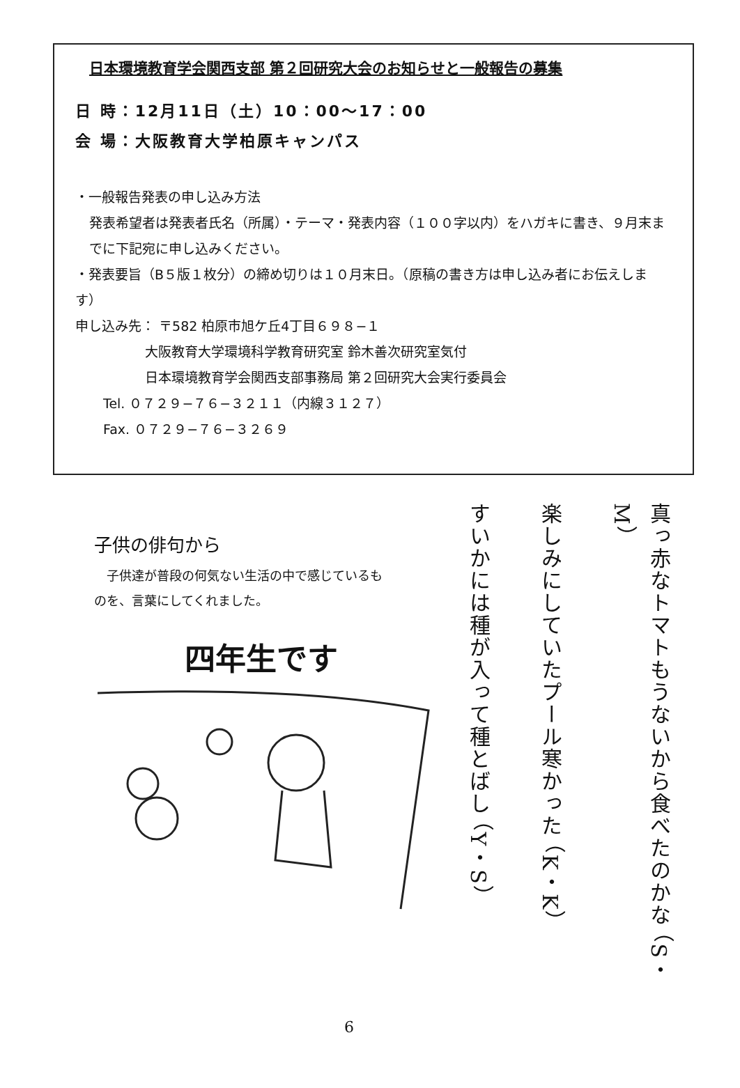日本環境教育学会関西支部 第２回研究大会のお知らせと一般報告の募集
日 時：12月11日（土）10：00〜17：00
会 場：大阪教育大学柏原キャンパス
・一般報告発表の申し込み方法
発表希望者は発表者氏名（所属）・テーマ・発表内容（１００字以内）をハガキに書き、９月末までに下記宛に申し込みください。
・発表要旨（B５版１枚分）の締め切りは１０月末日。（原稿の書き方は申し込み者にお伝えします）
申し込み先： 〒582 柏原市旭ケ丘4丁目６９８−１
大阪教育大学環境科学教育研究室 鈴木善次研究室気付
日本環境教育学会関西支部事務局 第２回研究大会実行委員会
Tel. ０７２９−７６−３２１１（内線３１２７）
Fax. ０７２９−７６−３２６９
子供の俳句から
　子供達が普段の何気ない生活の中で感じているものを、言葉にしてくれました。
四年生です
真っ赤なトマトもうないから食べたのかな （S・M）
楽しみにしていたプール寒かった （K・K）
すいかには種が入って種とばし （Y・S）
6